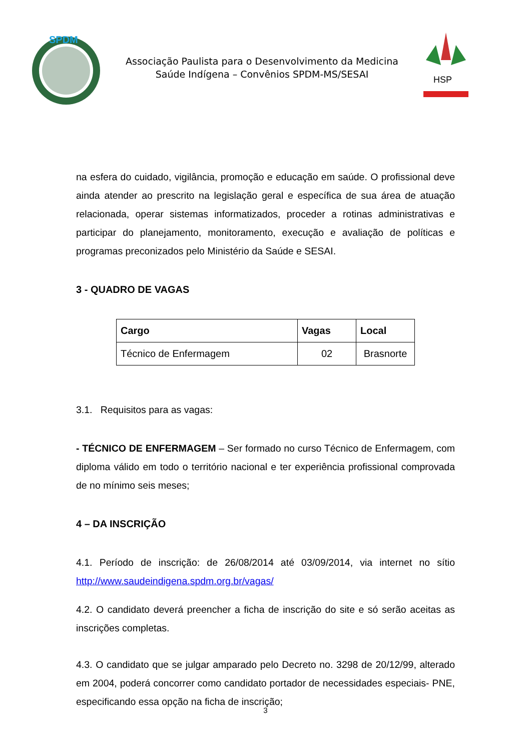SPDM
Associação Paulista para o Desenvolvimento da Medicina
Saúde Indígena – Convênios SPDM-MS/SESAI
HSP
na esfera do cuidado, vigilância, promoção e educação em saúde. O profissional deve ainda atender ao prescrito na legislação geral e específica de sua área de atuação relacionada, operar sistemas informatizados, proceder a rotinas administrativas e participar do planejamento, monitoramento, execução e avaliação de políticas e programas preconizados pelo Ministério da Saúde e SESAI.
3 - QUADRO DE VAGAS
| Cargo | Vagas | Local |
| --- | --- | --- |
| Técnico de Enfermagem | 02 | Brasnorte |
3.1. Requisitos para as vagas:
- TÉCNICO DE ENFERMAGEM – Ser formado no curso Técnico de Enfermagem, com diploma válido em todo o território nacional e ter experiência profissional comprovada de no mínimo seis meses;
4 – DA INSCRIÇÃO
4.1. Período de inscrição: de 26/08/2014 até 03/09/2014, via internet no sítio http://www.saudeindigena.spdm.org.br/vagas/
4.2. O candidato deverá preencher a ficha de inscrição do site e só serão aceitas as inscrições completas.
4.3. O candidato que se julgar amparado pelo Decreto no. 3298 de 20/12/99, alterado em 2004, poderá concorrer como candidato portador de necessidades especiais- PNE, especificando essa opção na ficha de inscrição;
3